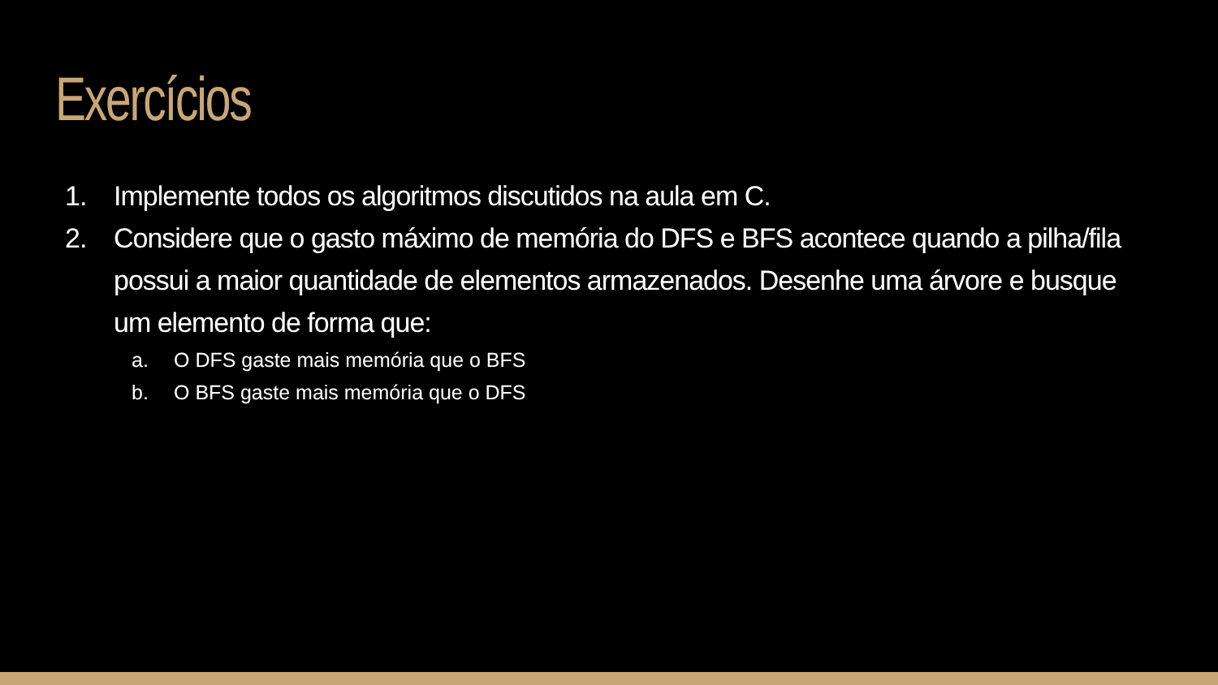Exercícios
1. Implemente todos os algoritmos discutidos na aula em C.
2. Considere que o gasto máximo de memória do DFS e BFS acontece quando a pilha/fila possui a maior quantidade de elementos armazenados. Desenhe uma árvore e busque um elemento de forma que:
a. O DFS gaste mais memória que o BFS
b. O BFS gaste mais memória que o DFS